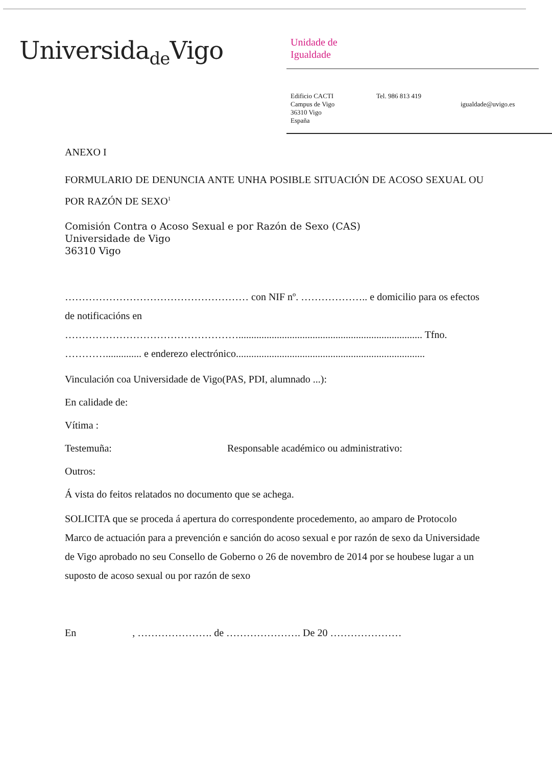Universida<sub>de</sub>Vigo
Unidade de
Igualdade
Edificio CACTI
Campus de Vigo
36310 Vigo
España
Tel. 986 813 419
igualdade@uvigo.es
ANEXO I
FORMULARIO DE DENUNCIA ANTE UNHA POSIBLE SITUACIÓN DE ACOSO SEXUAL OU POR RAZÓN DE SEXO<sup>1</sup>
Comisión Contra o Acoso Sexual e por Razón de Sexo (CAS)
Universidade de Vigo
36310 Vigo
……………………………………………… con NIF nº. ……………….. e domicilio para os efectos de notificacións en ……………………………………………........................................................................ Tfno. ………….............. e enderezo electrónico..........................................................................
Vinculación coa Universidade de Vigo(PAS, PDI, alumnado ...):
En calidade de:
Vítima :
Testemuña: Responsable académico ou administrativo:
Outros:
Á vista do feitos relatados no documento que se achega.
SOLICITA que se proceda á apertura do correspondente procedemento, ao amparo de Protocolo Marco de actuación para a prevención e sanción do acoso sexual e por razón de sexo da Universidade de Vigo aprobado no seu Consello de Goberno o 26 de novembro de 2014 por se houbese lugar a un suposto de acoso sexual ou por razón de sexo
En , …………………. de …………………. De 20 …………………